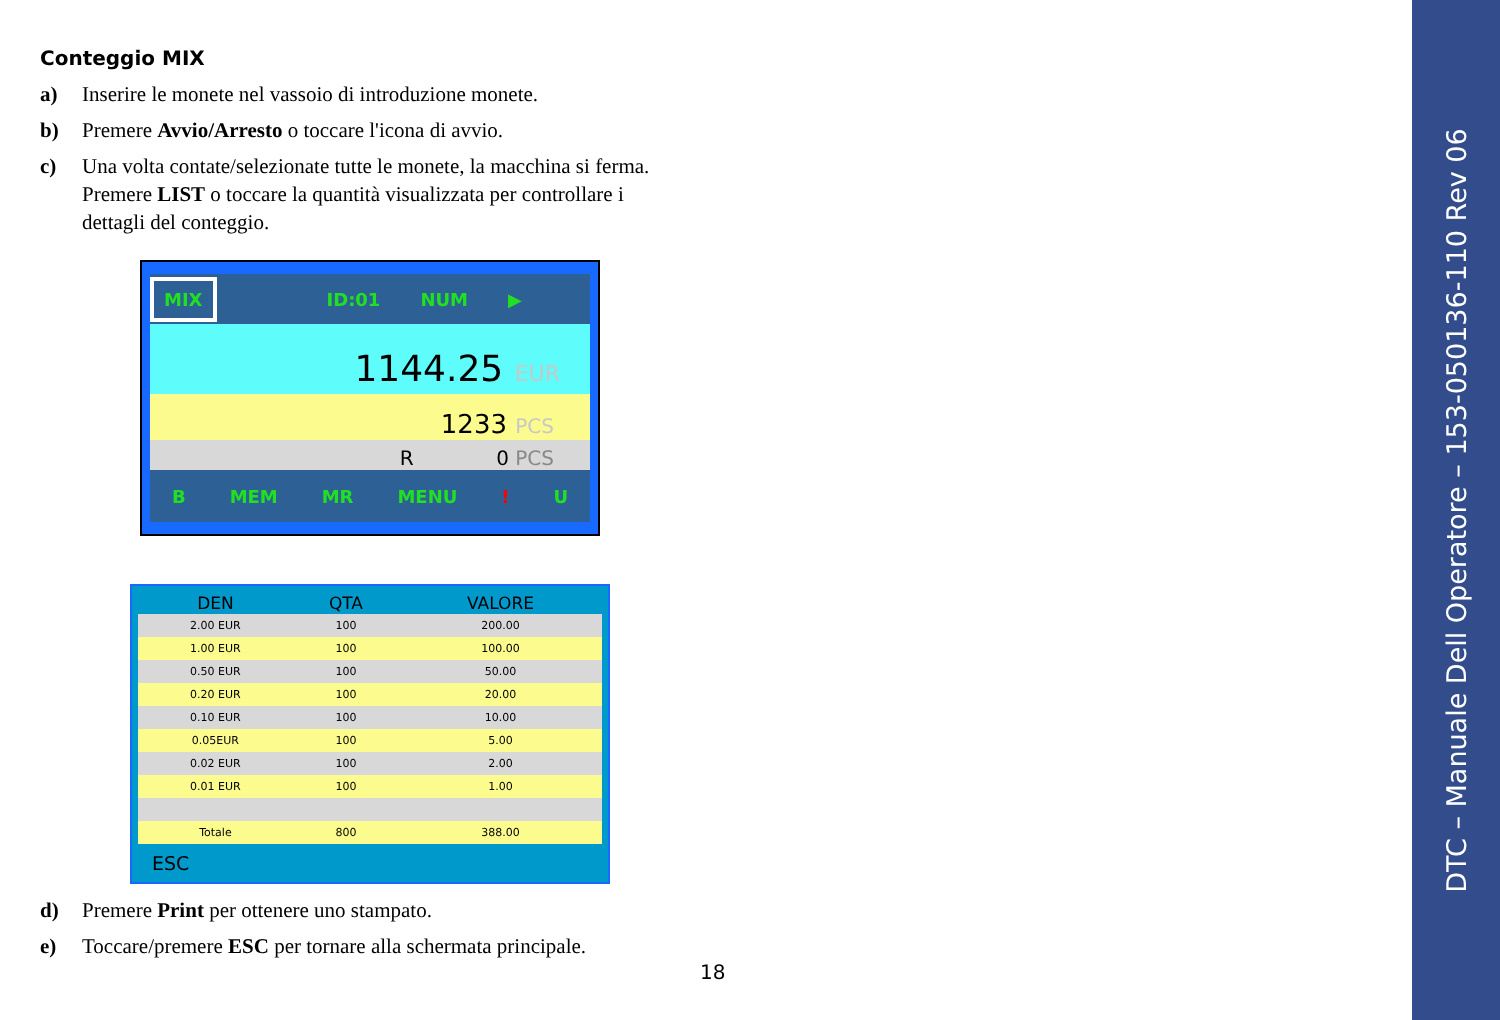Conteggio MIX
a) Inserire le monete nel vassoio di introduzione monete.
b) Premere Avvio/Arresto o toccare l'icona di avvio.
c) Una volta contate/selezionate tutte le monete, la macchina si ferma. Premere LIST o toccare la quantità visualizzata per controllare i dettagli del conteggio.
MIX ID:01 NUM ▶
1144.25 EUR
1233 PCS
R 0 PCS
B MEM MR MENU! U
| DEN | QTA | VALORE |
| --- | --- | --- |
| 2.00 EUR | 100 | 200.00 |
| 1.00 EUR | 100 | 100.00 |
| 0.50 EUR | 100 | 50.00 |
| 0.20 EUR | 100 | 20.00 |
| 0.10 EUR | 100 | 10.00 |
| 0.05EUR | 100 | 5.00 |
| 0.02 EUR | 100 | 2.00 |
| 0.01 EUR | 100 | 1.00 |
| Totale | 800 | 388.00 |
ESC
d) Premere Print per ottenere uno stampato.
e) Toccare/premere ESC per tornare alla schermata principale.
18
DTC – Manuale Dell Operatore – 153-050136-110 Rev 06